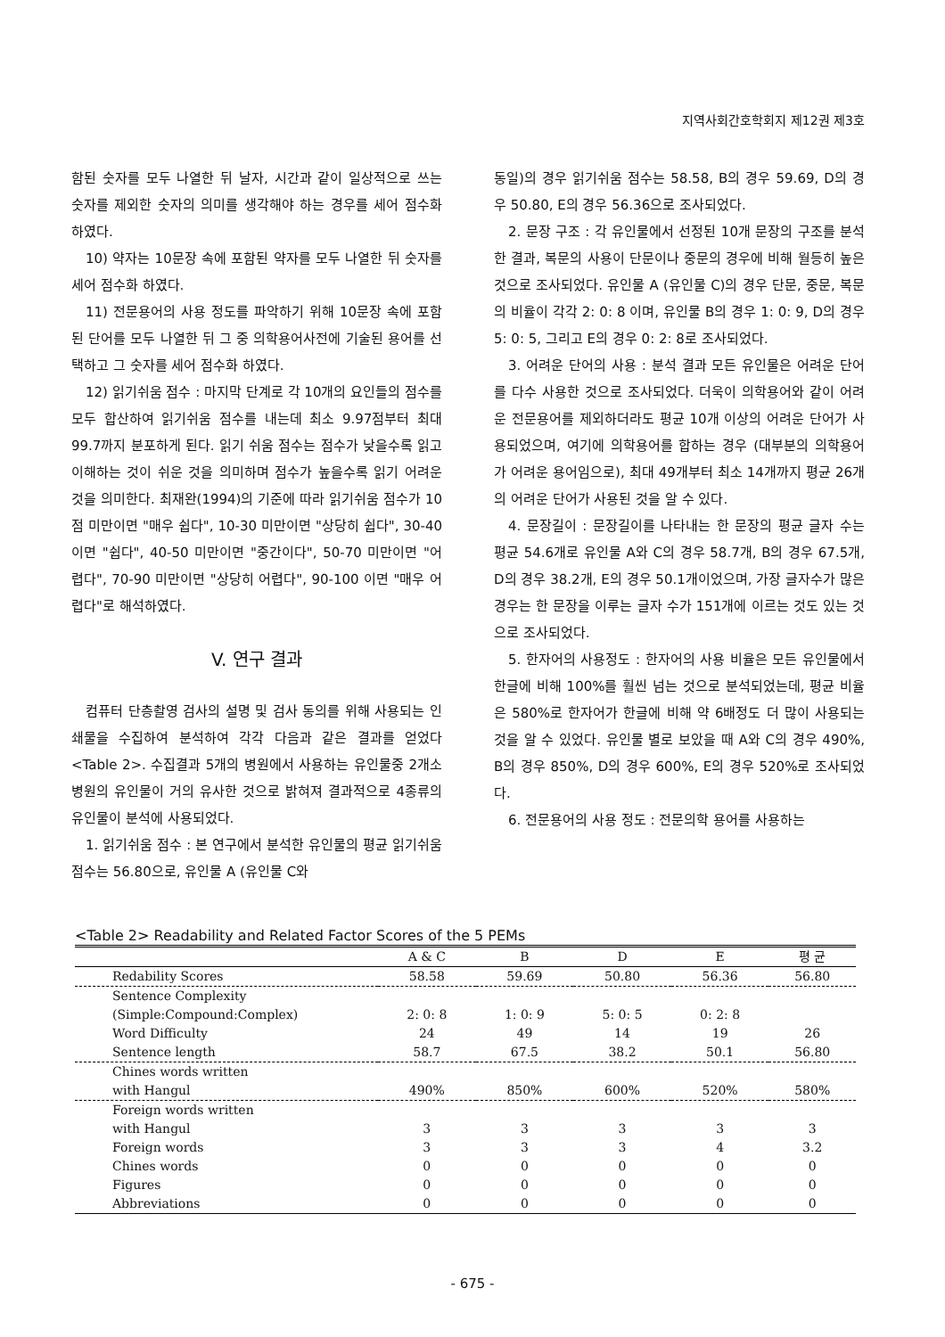지역사회간호학회지 제12권 제3호
함된 숫자를 모두 나열한 뒤 날자, 시간과 같이 일상적으로 쓰는 숫자를 제외한 숫자의 의미를 생각해야 하는 경우를 세어 점수화 하였다.
10) 약자는 10문장 속에 포함된 약자를 모두 나열한 뒤 숫자를 세어 점수화 하였다.
11) 전문용어의 사용 정도를 파악하기 위해 10문장 속에 포함된 단어를 모두 나열한 뒤 그 중 의학용어사전에 기술된 용어를 선택하고 그 숫자를 세어 점수화 하였다.
12) 읽기쉬움 점수 : 마지막 단계로 각 10개의 요인들의 점수를 모두 합산하여 읽기쉬움 점수를 내는데 최소 9.97점부터 최대 99.7까지 분포하게 된다. 읽기 쉬움 점수는 점수가 낮을수록 읽고 이해하는 것이 쉬운 것을 의미하며 점수가 높을수록 읽기 어려운 것을 의미한다. 최재완(1994)의 기준에 따라 읽기쉬움 점수가 10점 미만이면 "매우 쉽다", 10-30 미만이면 "상당히 쉽다", 30-40이면 "쉽다", 40-50 미만이면 "중간이다", 50-70 미만이면 "어렵다", 70-90 미만이면 "상당히 어렵다", 90-100 이면 "매우 어렵다"로 해석하였다.
V. 연구 결과
컴퓨터 단층촬영 검사의 설명 및 검사 동의를 위해 사용되는 인쇄물을 수집하여 분석하여 각각 다음과 같은 결과를 얻었다<Table 2>. 수집결과 5개의 병원에서 사용하는 유인물중 2개소 병원의 유인물이 거의 유사한 것으로 밝혀져 결과적으로 4종류의 유인물이 분석에 사용되었다.
1. 읽기쉬움 점수 : 본 연구에서 분석한 유인물의 평균 읽기쉬움 점수는 56.80으로, 유인물 A (유인물 C와
동일)의 경우 읽기쉬움 점수는 58.58, B의 경우 59.69, D의 경우 50.80, E의 경우 56.36으로 조사되었다.
2. 문장 구조 : 각 유인물에서 선정된 10개 문장의 구조를 분석한 결과, 복문의 사용이 단문이나 중문의 경우에 비해 월등히 높은 것으로 조사되었다. 유인물 A (유인물 C)의 경우 단문, 중문, 복문의 비율이 각각 2: 0: 8 이며, 유인물 B의 경우 1: 0: 9, D의 경우 5: 0: 5, 그리고 E의 경우 0: 2: 8로 조사되었다.
3. 어려운 단어의 사용 : 분석 결과 모든 유인물은 어려운 단어를 다수 사용한 것으로 조사되었다. 더욱이 의학용어와 같이 어려운 전문용어를 제외하더라도 평균 10개 이상의 어려운 단어가 사용되었으며, 여기에 의학용어를 합하는 경우 (대부분의 의학용어가 어려운 용어임으로), 최대 49개부터 최소 14개까지 평균 26개의 어려운 단어가 사용된 것을 알 수 있다.
4. 문장길이 : 문장길이를 나타내는 한 문장의 평균 글자 수는 평균 54.6개로 유인물 A와 C의 경우 58.7개, B의 경우 67.5개, D의 경우 38.2개, E의 경우 50.1개이었으며, 가장 글자수가 많은 경우는 한 문장을 이루는 글자 수가 151개에 이르는 것도 있는 것으로 조사되었다.
5. 한자어의 사용정도 : 한자어의 사용 비율은 모든 유인물에서 한글에 비해 100%를 훨씬 넘는 것으로 분석되었는데, 평균 비율은 580%로 한자어가 한글에 비해 약 6배정도 더 많이 사용되는 것을 알 수 있었다. 유인물 별로 보았을 때 A와 C의 경우 490%, B의 경우 850%, D의 경우 600%, E의 경우 520%로 조사되었다.
6. 전문용어의 사용 정도 : 전문의학 용어를 사용하는
<Table 2> Readability and Related Factor Scores of the 5 PEMs
| | A & C | B | D | E | 평 균 |
| --- | --- | --- | --- | --- | --- |
| Redability Scores | 58.58 | 59.69 | 50.80 | 56.36 | 56.80 |
| Sentence Complexity (Simple:Compound:Complex) | 2: 0: 8 | 1: 0: 9 | 5: 0: 5 | 0: 2: 8 | |
| Word Difficulty | 24 | 49 | 14 | 19 | 26 |
| Sentence length | 58.7 | 67.5 | 38.2 | 50.1 | 56.80 |
| Chines words written with Hangul | 490% | 850% | 600% | 520% | 580% |
| Foreign words written with Hangul | 3 | 3 | 3 | 3 | 3 |
| Foreign words | 3 | 3 | 3 | 4 | 3.2 |
| Chines words | 0 | 0 | 0 | 0 | 0 |
| Figures | 0 | 0 | 0 | 0 | 0 |
| Abbreviations | 0 | 0 | 0 | 0 | 0 |
- 675 -